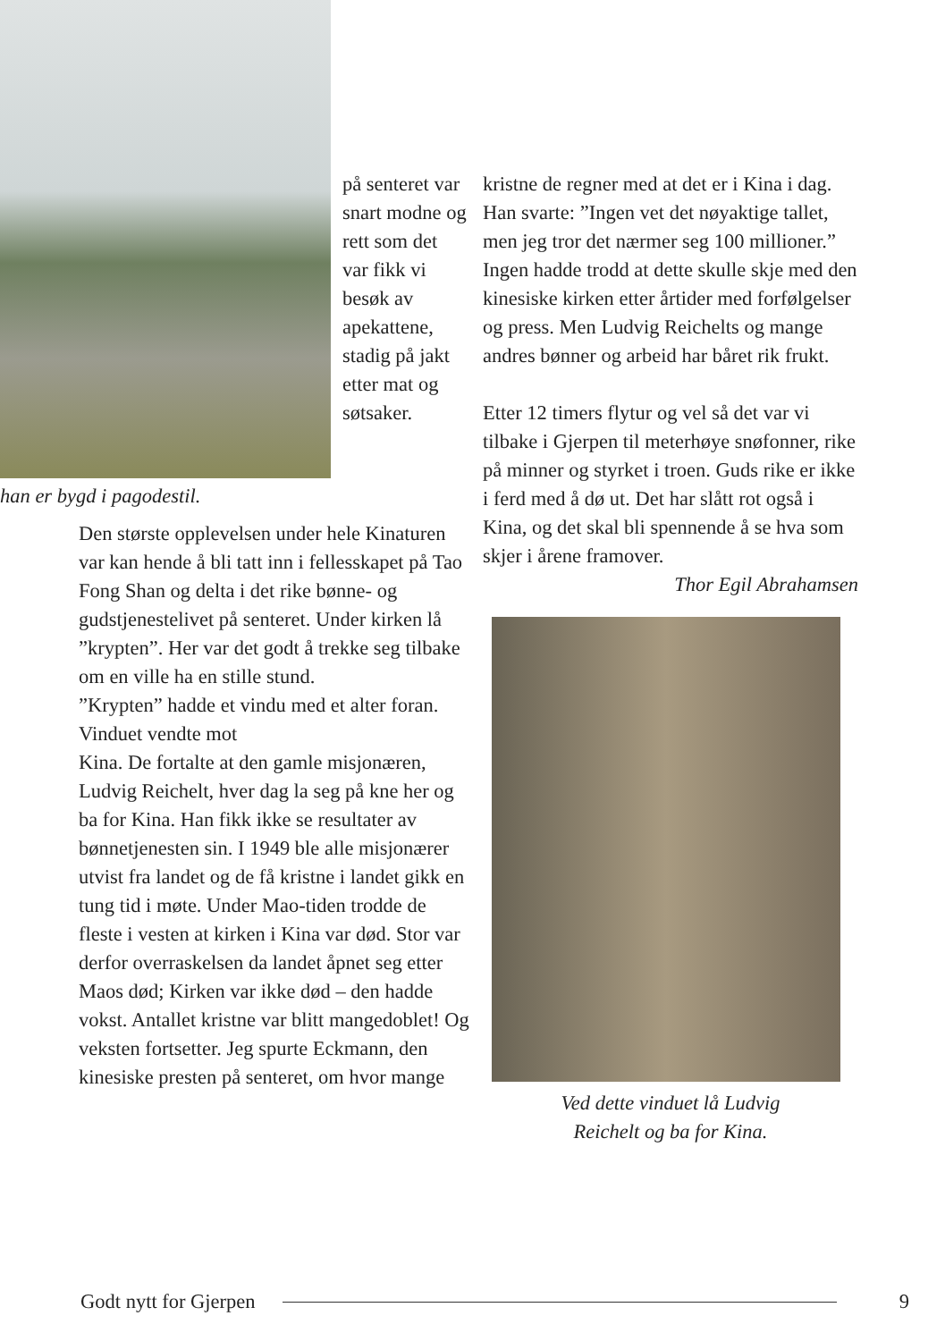på senteret var snart modne og rett som det var fikk vi besøk av apekattene, stadig på jakt etter mat og søtsaker.
han er bygd i pagodestil.
Den største opplevelsen under hele Kinaturen var kan hende å bli tatt inn i fellesskapet på Tao Fong Shan og delta i det rike bønne- og gudstjenestelivet på senteret. Under kirken lå ”krypten”. Her var det godt å trekke seg tilbake om en ville ha en stille stund.
”Krypten” hadde et vindu med et alter foran. Vinduet vendte mot
Kina. De fortalte at den gamle misjonæren, Ludvig Reichelt, hver dag la seg på kne her og ba for Kina. Han fikk ikke se resultater av bønnetjenesten sin. I 1949 ble alle misjonærer utvist fra landet og de få kristne i landet gikk en tung tid i møte. Under Mao-tiden trodde de fleste i vesten at kirken i Kina var død. Stor var derfor overraskelsen da landet åpnet seg etter Maos død; Kirken var ikke død – den hadde vokst. Antallet kristne var blitt mangedoblet! Og veksten fortsetter. Jeg spurte Eckmann, den kinesiske presten på senteret, om hvor mange
kristne de regner med at det er i Kina i dag. Han svarte: ”Ingen vet det nøyaktige tallet, men jeg tror det nærmer seg 100 millioner.”
Ingen hadde trodd at dette skulle skje med den kinesiske kirken etter årtider med forfølgelser og press. Men Ludvig Reichelts og mange andres bønner og arbeid har båret rik frukt.
Etter 12 timers flytur og vel så det var vi tilbake i Gjerpen til meterhøye snøfonner, rike på minner og styrket i troen. Guds rike er ikke i ferd med å dø ut. Det har slått rot også i Kina, og det skal bli spennende å se hva som skjer i årene framover.
Thor Egil Abrahamsen
Ved dette vinduet lå Ludvig
Reichelt og ba for Kina.
Godt nytt for Gjerpen 9